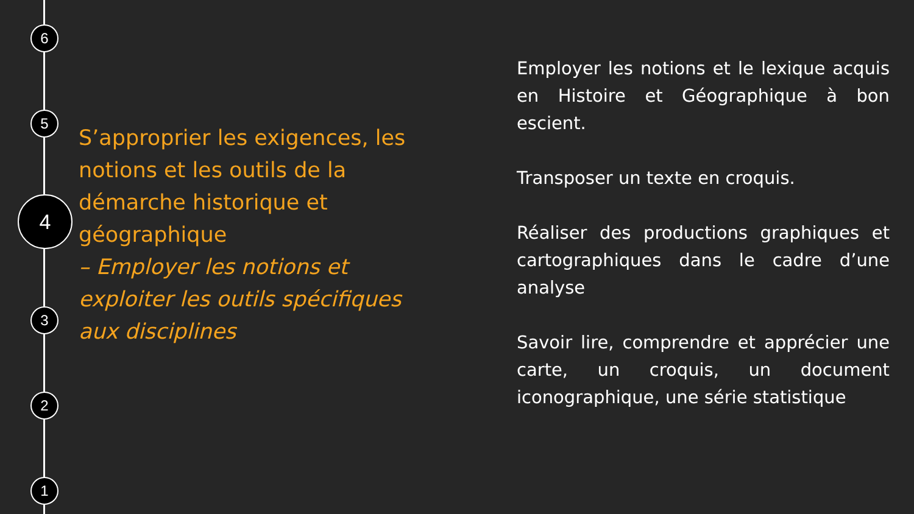6
5
4
3
2
1
S’approprier les exigences, les notions et les outils de la démarche historique et géographique
– Employer les notions et exploiter les outils spécifiques aux disciplines
Employer les notions et le lexique acquis en Histoire et Géographique à bon escient.
Transposer un texte en croquis.
Réaliser des productions graphiques et cartographiques dans le cadre d’une analyse
Savoir lire, comprendre et apprécier une carte, un croquis, un document iconographique, une série statistique